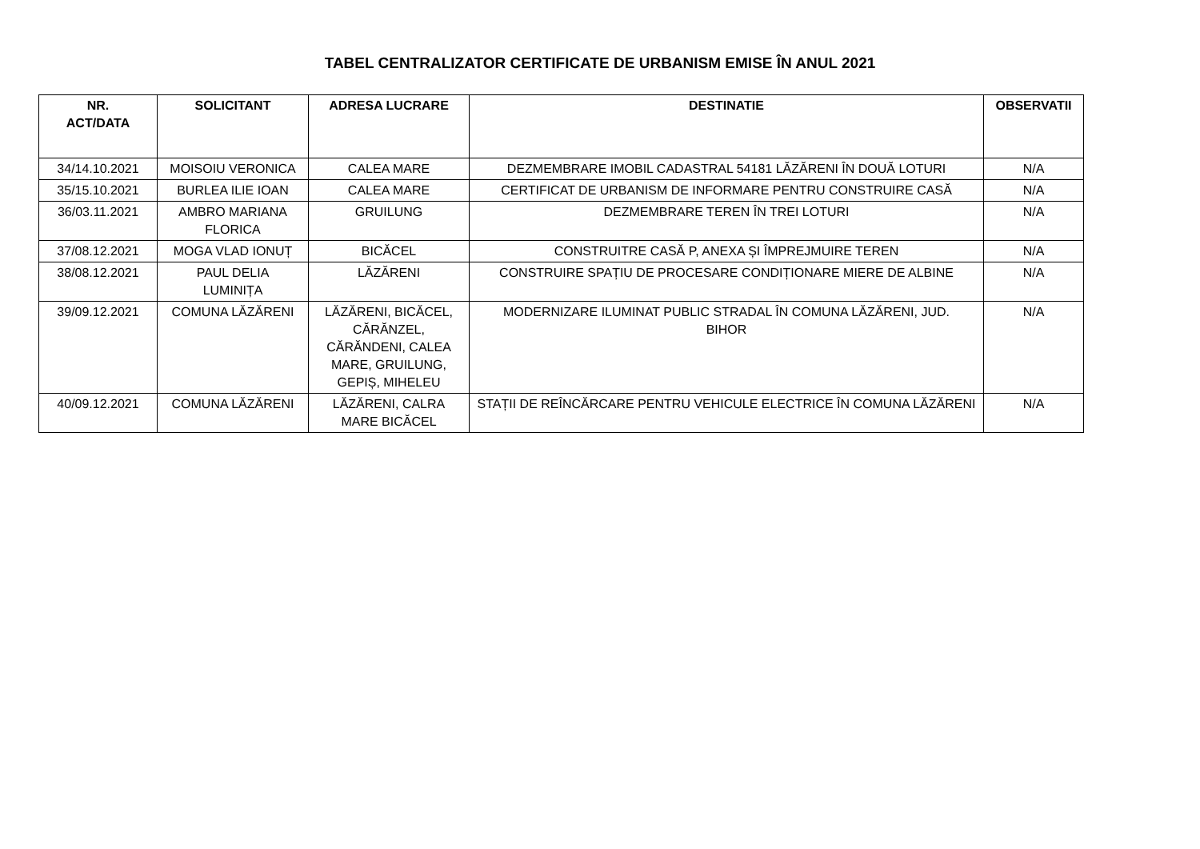TABEL CENTRALIZATOR CERTIFICATE DE URBANISM EMISE ÎN ANUL 2021
| NR. ACT/DATA | SOLICITANT | ADRESA LUCRARE | DESTINATIE | OBSERVATII |
| --- | --- | --- | --- | --- |
| 34/14.10.2021 | MOISOIU VERONICA | CALEA MARE | DEZMEMBRARE IMOBIL CADASTRAL 54181 LĂZĂRENI ÎN DOUĂ LOTURI | N/A |
| 35/15.10.2021 | BURLEA ILIE IOAN | CALEA MARE | CERTIFICAT DE URBANISM DE INFORMARE PENTRU CONSTRUIRE CASĂ | N/A |
| 36/03.11.2021 | AMBRO MARIANA FLORICA | GRUILUNG | DEZMEMBRARE TEREN ÎN TREI LOTURI | N/A |
| 37/08.12.2021 | MOGA VLAD IONUȚ | BICĂCEL | CONSTRUITRE CASĂ P, ANEXA ȘI ÎMPREJMUIRE TEREN | N/A |
| 38/08.12.2021 | PAUL DELIA LUMINIȚA | LĂZĂRENI | CONSTRUIRE SPAȚIU DE PROCESARE CONDIȚIONARE MIERE DE ALBINE | N/A |
| 39/09.12.2021 | COMUNA LĂZĂRENI | LĂZĂRENI, BICĂCEL, CĂRĂNZEL, CĂRĂNDENI, CALEA MARE, GRUILUNG, GEPIȘ, MIHELEU | MODERNIZARE ILUMINAT PUBLIC STRADAL ÎN COMUNA LĂZĂRENI, JUD. BIHOR | N/A |
| 40/09.12.2021 | COMUNA LĂZĂRENI | LĂZĂRENI, CALRA MARE BICĂCEL | STAȚII DE REÎNCĂRCARE PENTRU VEHICULE ELECTRICE ÎN COMUNA LĂZĂRENI | N/A |